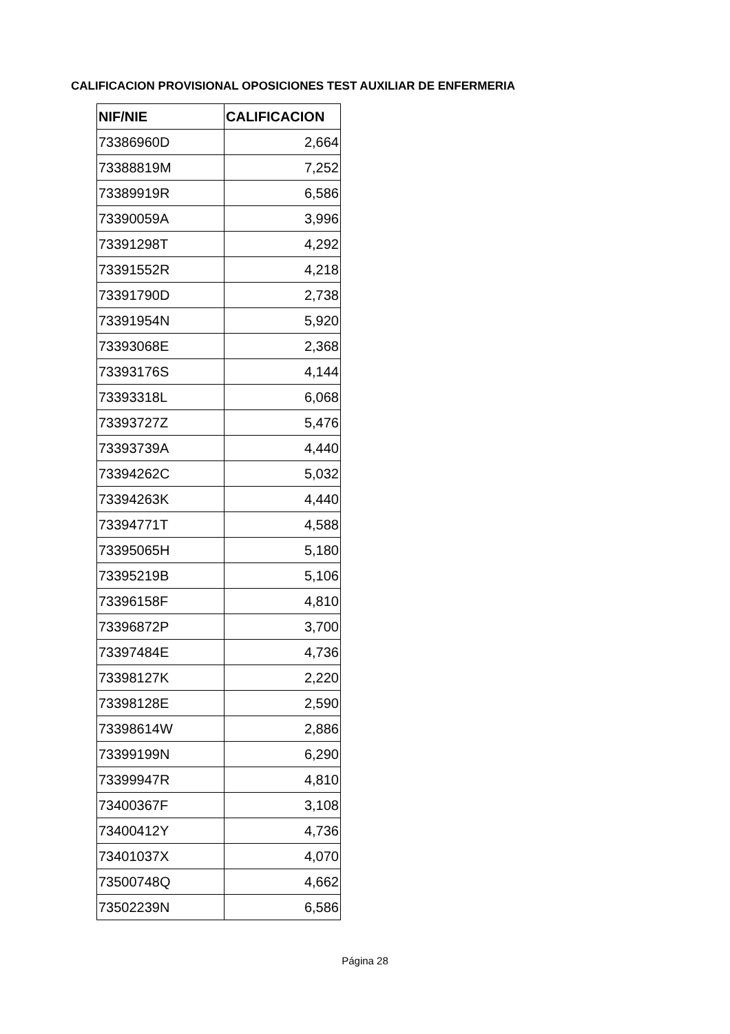CALIFICACION PROVISIONAL OPOSICIONES TEST AUXILIAR DE ENFERMERIA
| NIF/NIE | CALIFICACION |
| --- | --- |
| 73386960D | 2,664 |
| 73388819M | 7,252 |
| 73389919R | 6,586 |
| 73390059A | 3,996 |
| 73391298T | 4,292 |
| 73391552R | 4,218 |
| 73391790D | 2,738 |
| 73391954N | 5,920 |
| 73393068E | 2,368 |
| 73393176S | 4,144 |
| 73393318L | 6,068 |
| 73393727Z | 5,476 |
| 73393739A | 4,440 |
| 73394262C | 5,032 |
| 73394263K | 4,440 |
| 73394771T | 4,588 |
| 73395065H | 5,180 |
| 73395219B | 5,106 |
| 73396158F | 4,810 |
| 73396872P | 3,700 |
| 73397484E | 4,736 |
| 73398127K | 2,220 |
| 73398128E | 2,590 |
| 73398614W | 2,886 |
| 73399199N | 6,290 |
| 73399947R | 4,810 |
| 73400367F | 3,108 |
| 73400412Y | 4,736 |
| 73401037X | 4,070 |
| 73500748Q | 4,662 |
| 73502239N | 6,586 |
Página 28